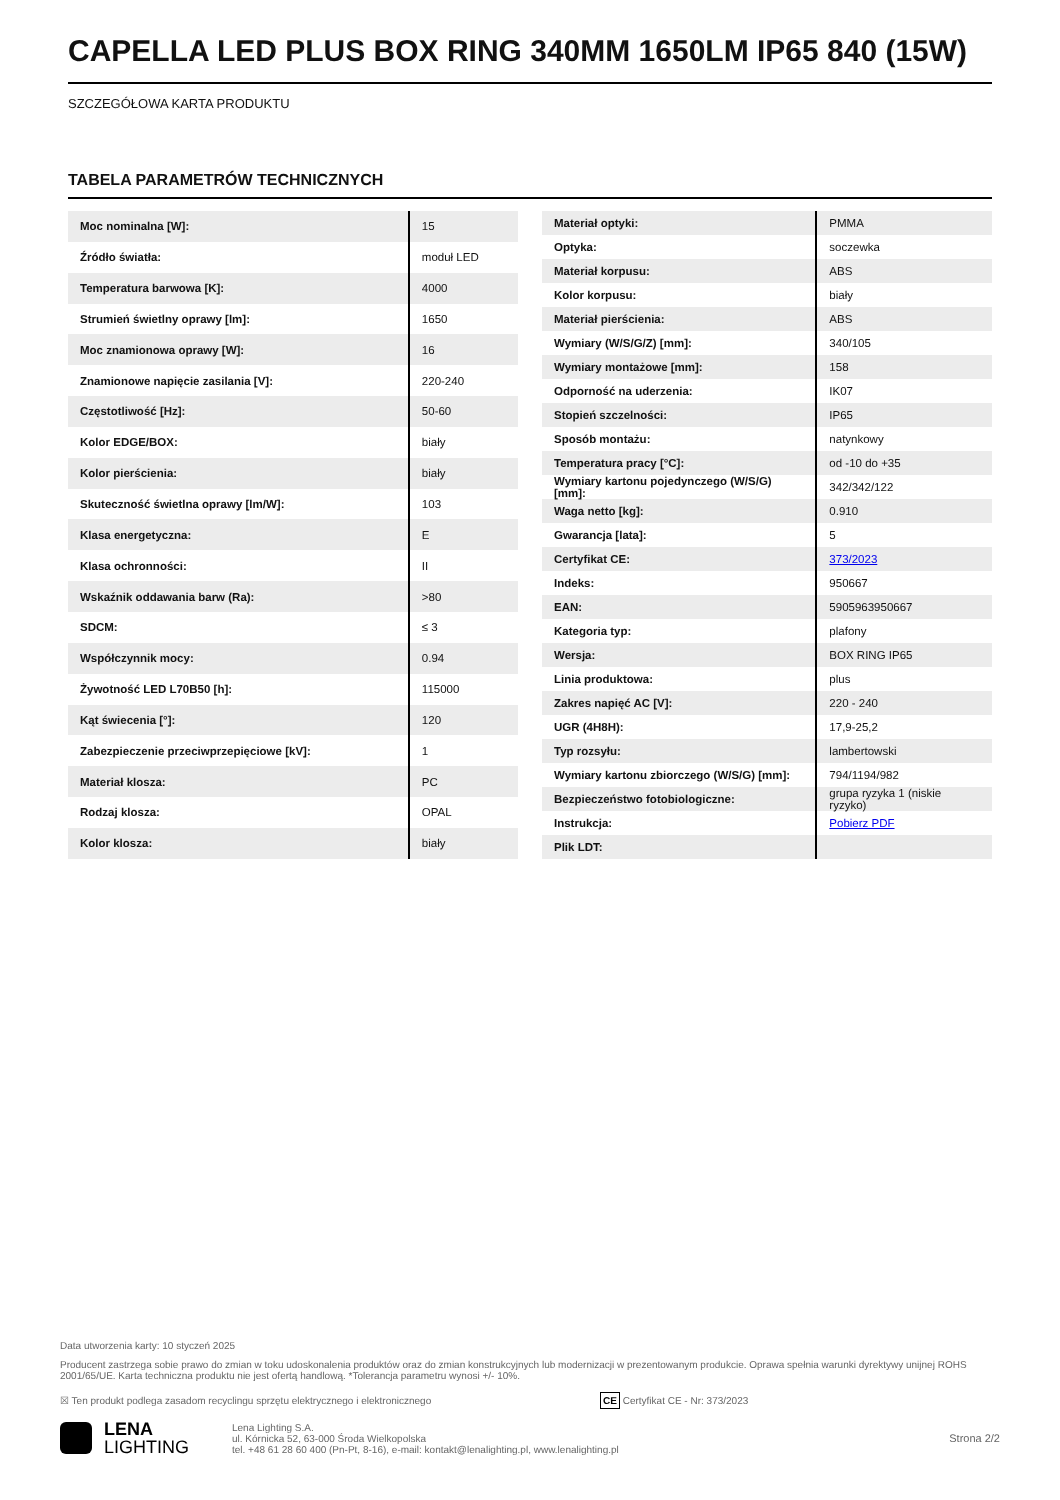CAPELLA LED PLUS BOX RING 340MM 1650LM IP65 840 (15W)
SZCZEGÓŁOWA KARTA PRODUKTU
TABELA PARAMETRÓW TECHNICZNYCH
| Moc nominalna [W]: | 15 |
| Źródło światła: | moduł LED |
| Temperatura barwowa [K]: | 4000 |
| Strumień świetlny oprawy [lm]: | 1650 |
| Moc znamionowa oprawy [W]: | 16 |
| Znamionowe napięcie zasilania [V]: | 220-240 |
| Częstotliwość [Hz]: | 50-60 |
| Kolor EDGE/BOX: | biały |
| Kolor pierścienia: | biały |
| Skuteczność świetlna oprawy [lm/W]: | 103 |
| Klasa energetyczna: | E |
| Klasa ochronności: | II |
| Wskaźnik oddawania barw (Ra): | >80 |
| SDCM: | ≤ 3 |
| Współczynnik mocy: | 0.94 |
| Żywotność LED L70B50 [h]: | 115000 |
| Kąt świecenia [°]: | 120 |
| Zabezpieczenie przeciwprzepięciowe [kV]: | 1 |
| Materiał klosza: | PC |
| Rodzaj klosza: | OPAL |
| Kolor klosza: | biały |
| Materiał optyki: | PMMA |
| Optyka: | soczewka |
| Materiał korpusu: | ABS |
| Kolor korpusu: | biały |
| Materiał pierścienia: | ABS |
| Wymiary (W/S/G/Z) [mm]: | 340/105 |
| Wymiary montażowe [mm]: | 158 |
| Odporność na uderzenia: | IK07 |
| Stopień szczelności: | IP65 |
| Sposób montażu: | natynkowy |
| Temperatura pracy [°C]: | od -10 do +35 |
| Wymiary kartonu pojedynczego (W/S/G) [mm]: | 342/342/122 |
| Waga netto [kg]: | 0.910 |
| Gwarancja [lata]: | 5 |
| Certyfikat CE: | 373/2023 |
| Indeks: | 950667 |
| EAN: | 5905963950667 |
| Kategoria typ: | plafony |
| Wersja: | BOX RING IP65 |
| Linia produktowa: | plus |
| Zakres napięć AC [V]: | 220 - 240 |
| UGR (4H8H): | 17,9-25,2 |
| Typ rozsyłu: | lambertowski |
| Wymiary kartonu zbiorczego (W/S/G) [mm]: | 794/1194/982 |
| Bezpieczeństwo fotobiologiczne: | grupa ryzyka 1 (niskie ryzyko) |
| Instrukcja: | Pobierz PDF |
| Plik LDT: | |
Data utworzenia karty: 10 styczeń 2025
Producent zastrzega sobie prawo do zmian w toku udoskonalenia produktów oraz do zmian konstrukcyjnych lub modernizacji w prezentowanym produkcie. Oprawa spełnia warunki dyrektywy unijnej ROHS 2001/65/UE. Karta techniczna produktu nie jest ofertą handlową. *Tolerancja parametru wynosi +/- 10%.
☒ Ten produkt podlega zasadom recyclingu sprzętu elektrycznego i elektronicznego CE Certyfikat CE - Nr: 373/2023
LENA
LIGHTING
Lena Lighting S.A.
ul. Kórnicka 52, 63-000 Środa Wielkopolska
tel. +48 61 28 60 400 (Pn-Pt, 8-16), e-mail: kontakt@lenalighting.pl, www.lenalighting.pl
Strona 2/2